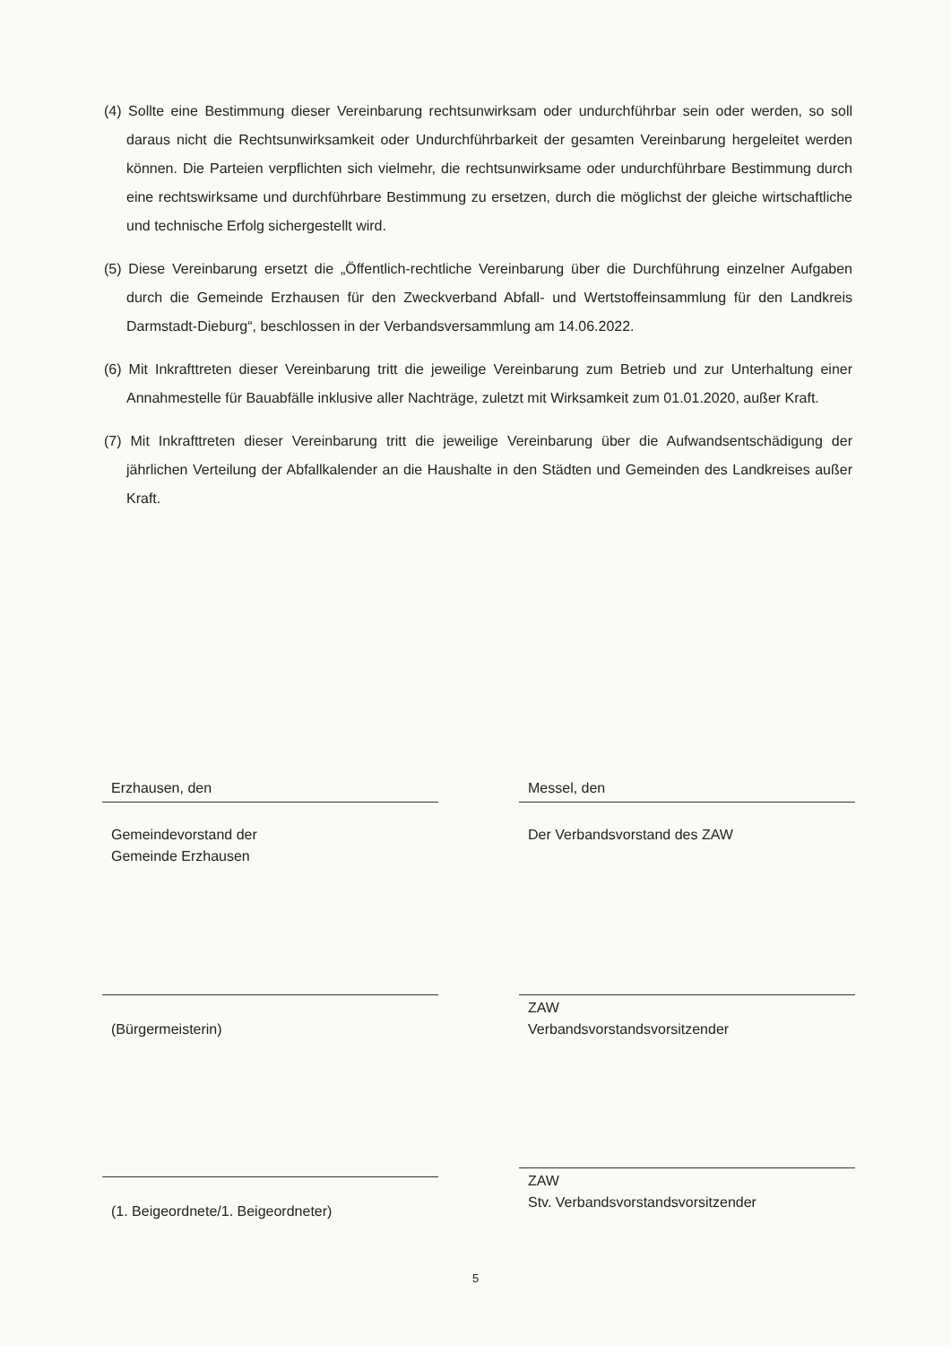(4) Sollte eine Bestimmung dieser Vereinbarung rechtsunwirksam oder undurchführbar sein oder werden, so soll daraus nicht die Rechtsunwirksamkeit oder Undurchführbarkeit der gesamten Vereinbarung hergeleitet werden können. Die Parteien verpflichten sich vielmehr, die rechtsunwirksame oder undurchführbare Bestimmung durch eine rechtswirksame und durchführbare Bestimmung zu ersetzen, durch die möglichst der gleiche wirtschaftliche und technische Erfolg sichergestellt wird.
(5) Diese Vereinbarung ersetzt die „Öffentlich-rechtliche Vereinbarung über die Durchführung einzelner Aufgaben durch die Gemeinde Erzhausen für den Zweckverband Abfall- und Wertstoffeinsammlung für den Landkreis Darmstadt-Dieburg“, beschlossen in der Verbandsversammlung am 14.06.2022.
(6) Mit Inkrafttreten dieser Vereinbarung tritt die jeweilige Vereinbarung zum Betrieb und zur Unterhaltung einer Annahmestelle für Bauabfälle inklusive aller Nachträge, zuletzt mit Wirksamkeit zum 01.01.2020, außer Kraft.
(7) Mit Inkrafttreten dieser Vereinbarung tritt die jeweilige Vereinbarung über die Aufwandsentschädigung der jährlichen Verteilung der Abfallkalender an die Haushalte in den Städten und Gemeinden des Landkreises außer Kraft.
Erzhausen, den
Gemeindevorstand der
Gemeinde Erzhausen
(Bürgermeisterin)
(1. Beigeordnete/1. Beigeordneter)
Messel, den
Der Verbandsvorstand des ZAW
ZAW
Verbandsvorstandsvorsitzender
ZAW
Stv. Verbandsvorstandsvorsitzender
5